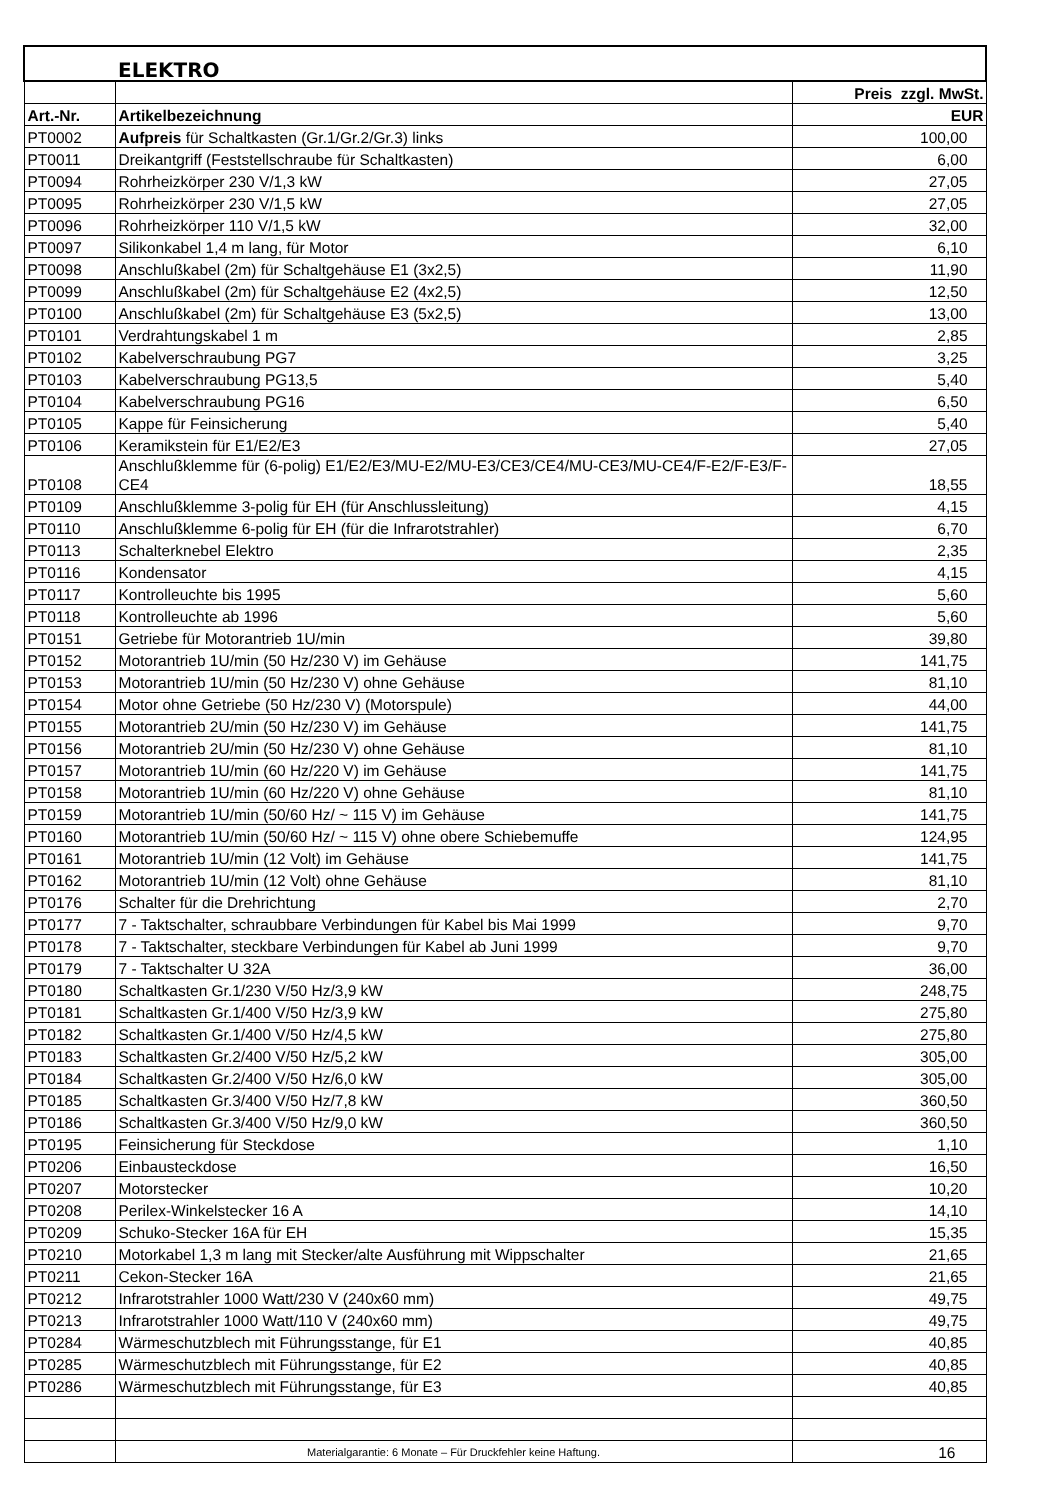| | ELEKTRO | |
| | | Preis zzgl. MwSt. |
| Art.-Nr. | Artikelbezeichnung | EUR |
| PT0002 | Aufpreis für Schaltkasten (Gr.1/Gr.2/Gr.3) links | 100,00 |
| PT0011 | Dreikantgriff (Feststellschraube für Schaltkasten) | 6,00 |
| PT0094 | Rohrheizkörper 230 V/1,3 kW | 27,05 |
| PT0095 | Rohrheizkörper 230 V/1,5 kW | 27,05 |
| PT0096 | Rohrheizkörper 110 V/1,5 kW | 32,00 |
| PT0097 | Silikonkabel 1,4 m lang, für Motor | 6,10 |
| PT0098 | Anschlußkabel (2m) für Schaltgehäuse E1 (3x2,5) | 11,90 |
| PT0099 | Anschlußkabel (2m) für Schaltgehäuse E2 (4x2,5) | 12,50 |
| PT0100 | Anschlußkabel (2m) für Schaltgehäuse E3 (5x2,5) | 13,00 |
| PT0101 | Verdrahtungskabel 1 m | 2,85 |
| PT0102 | Kabelverschraubung PG7 | 3,25 |
| PT0103 | Kabelverschraubung PG13,5 | 5,40 |
| PT0104 | Kabelverschraubung PG16 | 6,50 |
| PT0105 | Kappe für Feinsicherung | 5,40 |
| PT0106 | Keramikstein für E1/E2/E3 | 27,05 |
| PT0108 | Anschlußklemme für (6-polig) E1/E2/E3/MU-E2/MU-E3/CE3/CE4/MU-CE3/MU-CE4/F-E2/F-E3/F-CE4 | 18,55 |
| PT0109 | Anschlußklemme 3-polig für EH (für Anschlussleitung) | 4,15 |
| PT0110 | Anschlußklemme 6-polig für EH (für die Infrarotstrahler) | 6,70 |
| PT0113 | Schalterknebel Elektro | 2,35 |
| PT0116 | Kondensator | 4,15 |
| PT0117 | Kontrolleuchte bis 1995 | 5,60 |
| PT0118 | Kontrolleuchte ab 1996 | 5,60 |
| PT0151 | Getriebe für Motorantrieb 1U/min | 39,80 |
| PT0152 | Motorantrieb 1U/min (50 Hz/230 V) im Gehäuse | 141,75 |
| PT0153 | Motorantrieb 1U/min (50 Hz/230 V) ohne Gehäuse | 81,10 |
| PT0154 | Motor ohne Getriebe (50 Hz/230 V) (Motorspule) | 44,00 |
| PT0155 | Motorantrieb 2U/min (50 Hz/230 V) im Gehäuse | 141,75 |
| PT0156 | Motorantrieb 2U/min (50 Hz/230 V) ohne Gehäuse | 81,10 |
| PT0157 | Motorantrieb 1U/min (60 Hz/220 V) im Gehäuse | 141,75 |
| PT0158 | Motorantrieb 1U/min (60 Hz/220 V) ohne Gehäuse | 81,10 |
| PT0159 | Motorantrieb 1U/min (50/60 Hz/ ~ 115 V) im Gehäuse | 141,75 |
| PT0160 | Motorantrieb 1U/min (50/60 Hz/ ~ 115 V) ohne obere Schiebemuffe | 124,95 |
| PT0161 | Motorantrieb 1U/min (12 Volt) im Gehäuse | 141,75 |
| PT0162 | Motorantrieb 1U/min (12 Volt) ohne Gehäuse | 81,10 |
| PT0176 | Schalter für die Drehrichtung | 2,70 |
| PT0177 | 7 - Taktschalter, schraubbare Verbindungen für Kabel bis Mai 1999 | 9,70 |
| PT0178 | 7 - Taktschalter, steckbare Verbindungen für Kabel ab Juni 1999 | 9,70 |
| PT0179 | 7 - Taktschalter U 32A | 36,00 |
| PT0180 | Schaltkasten Gr.1/230 V/50 Hz/3,9 kW | 248,75 |
| PT0181 | Schaltkasten Gr.1/400 V/50 Hz/3,9 kW | 275,80 |
| PT0182 | Schaltkasten Gr.1/400 V/50 Hz/4,5 kW | 275,80 |
| PT0183 | Schaltkasten Gr.2/400 V/50 Hz/5,2 kW | 305,00 |
| PT0184 | Schaltkasten Gr.2/400 V/50 Hz/6,0 kW | 305,00 |
| PT0185 | Schaltkasten Gr.3/400 V/50 Hz/7,8 kW | 360,50 |
| PT0186 | Schaltkasten Gr.3/400 V/50 Hz/9,0 kW | 360,50 |
| PT0195 | Feinsicherung für Steckdose | 1,10 |
| PT0206 | Einbausteckdose | 16,50 |
| PT0207 | Motorstecker | 10,20 |
| PT0208 | Perilex-Winkelstecker 16 A | 14,10 |
| PT0209 | Schuko-Stecker 16A für EH | 15,35 |
| PT0210 | Motorkabel 1,3 m lang mit Stecker/alte Ausführung mit Wippschalter | 21,65 |
| PT0211 | Cekon-Stecker 16A | 21,65 |
| PT0212 | Infrarotstrahler 1000 Watt/230 V (240x60 mm) | 49,75 |
| PT0213 | Infrarotstrahler 1000 Watt/110 V (240x60 mm) | 49,75 |
| PT0284 | Wärmeschutzblech mit Führungsstange, für E1 | 40,85 |
| PT0285 | Wärmeschutzblech mit Führungsstange, für E2 | 40,85 |
| PT0286 | Wärmeschutzblech mit Führungsstange, für E3 | 40,85 |
| | Materialgarantie: 6 Monate – Für Druckfehler keine Haftung. | 16 |